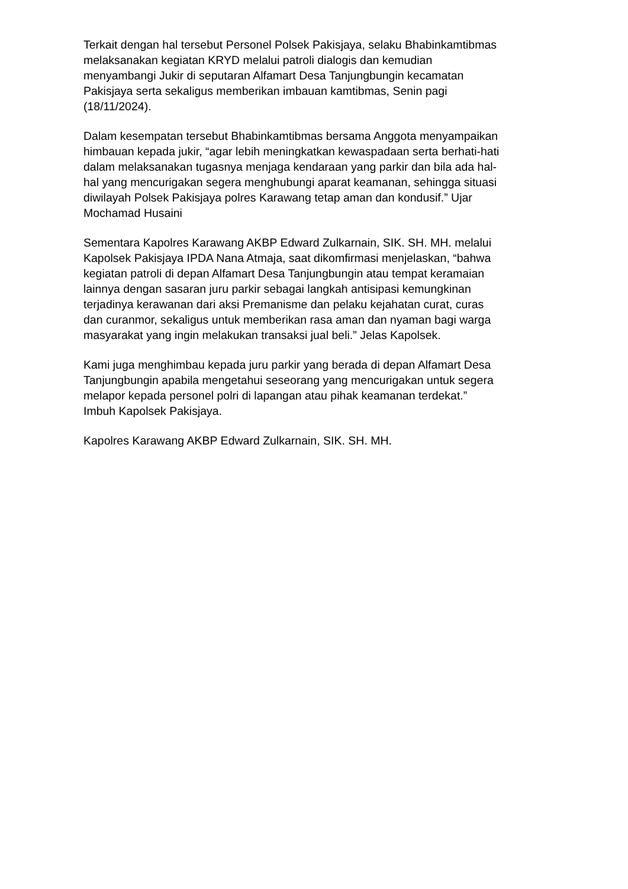Terkait dengan hal tersebut Personel Polsek Pakisjaya, selaku Bhabinkamtibmas melaksanakan kegiatan KRYD melalui patroli dialogis dan kemudian menyambangi Jukir di seputaran Alfamart Desa Tanjungbungin kecamatan Pakisjaya serta sekaligus memberikan imbauan kamtibmas, Senin pagi (18/11/2024).
Dalam kesempatan tersebut Bhabinkamtibmas bersama Anggota menyampaikan himbauan kepada jukir, “agar lebih meningkatkan kewaspadaan serta berhati-hati dalam melaksanakan tugasnya menjaga kendaraan yang parkir dan bila ada hal- hal yang mencurigakan segera menghubungi aparat keamanan, sehingga situasi diwilayah Polsek Pakisjaya polres Karawang tetap aman dan kondusif.” Ujar Mochamad Husaini
Sementara Kapolres Karawang AKBP Edward Zulkarnain, SIK. SH. MH. melalui Kapolsek Pakisjaya IPDA Nana Atmaja, saat dikomfirmasi menjelaskan, “bahwa kegiatan patroli di depan Alfamart Desa Tanjungbungin atau tempat keramaian lainnya dengan sasaran juru parkir sebagai langkah antisipasi kemungkinan terjadinya kerawanan dari aksi Premanisme dan pelaku kejahatan curat, curas dan curanmor, sekaligus untuk memberikan rasa aman dan nyaman bagi warga masyarakat yang ingin melakukan transaksi jual beli.” Jelas Kapolsek.
Kami juga menghimbau kepada juru parkir yang berada di depan Alfamart Desa Tanjungbungin apabila mengetahui seseorang yang mencurigakan untuk segera melapor kepada personel polri di lapangan atau pihak keamanan terdekat.” Imbuh Kapolsek Pakisjaya.
Kapolres Karawang AKBP Edward Zulkarnain, SIK. SH. MH.